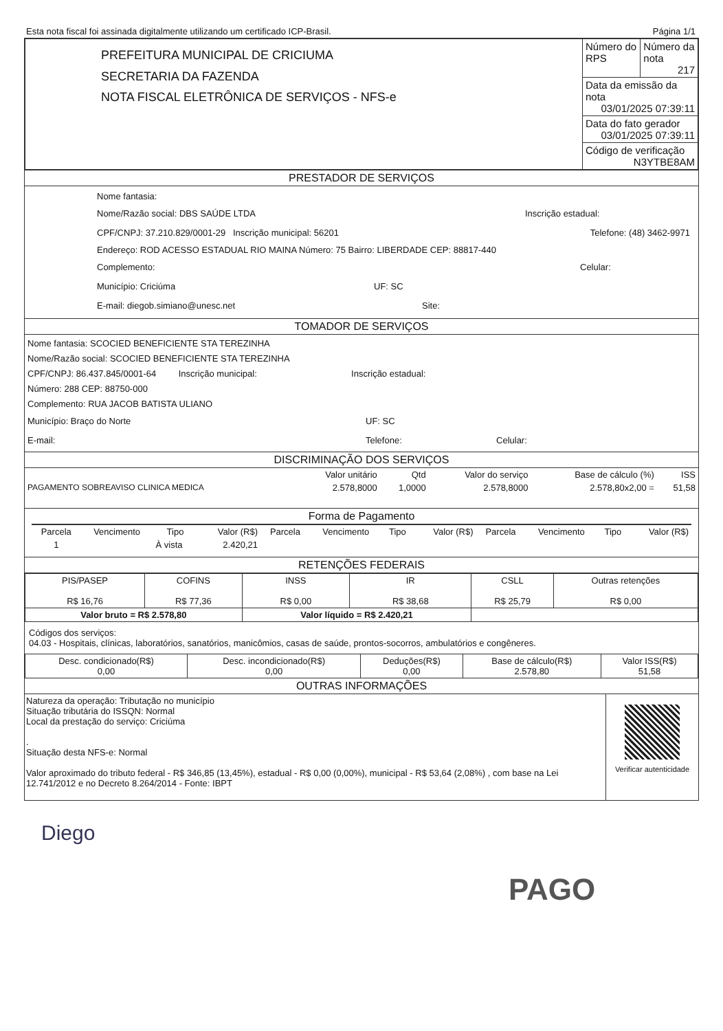Esta nota fiscal foi assinada digitalmente utilizando um certificado ICP-Brasil. Página 1/1
| PREFEITURA MUNICIPAL DE CRICIUMA SECRETARIA DA FAZENDA NOTA FISCAL ELETRÔNICA DE SERVIÇOS - NFS-e | Número do RPS | Número da nota 217 |
| | Data da emissão da nota 03/01/2025 07:39:11 | |
| | Data do fato gerador 03/01/2025 07:39:11 | |
| | Código de verificação N3YTBE8AM | |
PRESTADOR DE SERVIÇOS
Nome fantasia:
Nome/Razão social: DBS SAÚDE LTDA Inscrição estadual:
CPF/CNPJ: 37.210.829/0001-29 Inscrição municipal: 56201 Telefone: (48) 3462-9971
Endereço: ROD ACESSO ESTADUAL RIO MAINA Número: 75 Bairro: LIBERDADE CEP: 88817-440
Complemento: Celular:
Município: Criciúma UF: SC
E-mail: diegob.simiano@unesc.net Site:
TOMADOR DE SERVIÇOS
Nome fantasia: SCOCIED BENEFICIENTE STA TEREZINHA
Nome/Razão social: SCOCIED BENEFICIENTE STA TEREZINHA
CPF/CNPJ: 86.437.845/0001-64 Inscrição municipal: Inscrição estadual:
Número: 288 CEP: 88750-000
Complemento: RUA JACOB BATISTA ULIANO
Município: Braço do Norte UF: SC
E-mail: Telefone: Celular:
DISCRIMINAÇÃO DOS SERVIÇOS
| | Valor unitário | Qtd | Valor do serviço | Base de cálculo (%) | ISS |
| --- | --- | --- | --- | --- | --- |
| PAGAMENTO SOBREAVISO CLINICA MEDICA | 2.578,8000 | 1,0000 | 2.578,8000 | 2.578,80x2,00 = | 51,58 |
Forma de Pagamento
| Parcela | Vencimento | Tipo | Valor (R$) | Parcela | Vencimento | Tipo | Valor (R$) | Parcela | Vencimento | Tipo | Valor (R$) |
| --- | --- | --- | --- | --- | --- | --- | --- | --- | --- | --- | --- |
| 1 | | À vista | 2.420,21 | | | | | | | | |
RETENÇÕES FEDERAIS
| PIS/PASEP R$ 16,76 | COFINS R$ 77,36 | INSS R$ 0,00 | IR R$ 38,68 | CSLL R$ 25,79 | Outras retenções R$ 0,00 |
| Valor bruto = R$ 2.578,80 | | Valor líquido = R$ 2.420,21 | | | |
Códigos dos serviços:
04.03 - Hospitais, clínicas, laboratórios, sanatórios, manicômios, casas de saúde, prontos-socorros, ambulatórios e congêneres.
| Desc. condicionado(R$) 0,00 | Desc. incondicionado(R$) 0,00 | Deduções(R$) 0,00 | Base de cálculo(R$) 2.578,80 | Valor ISS(R$) 51,58 |
OUTRAS INFORMAÇÕES
Natureza da operação: Tributação no município
Situação tributária do ISSQN: Normal
Local da prestação do serviço: Criciúma
.
Situação desta NFS-e: Normal
Valor aproximado do tributo federal - R$ 346,85 (13,45%), estadual - R$ 0,00 (0,00%), municipal - R$ 53,64 (2,08%) , com base na Lei 12.741/2012 e no Decreto 8.264/2014 - Fonte: IBPT
Verificar autenticidade
Diego
PAGO